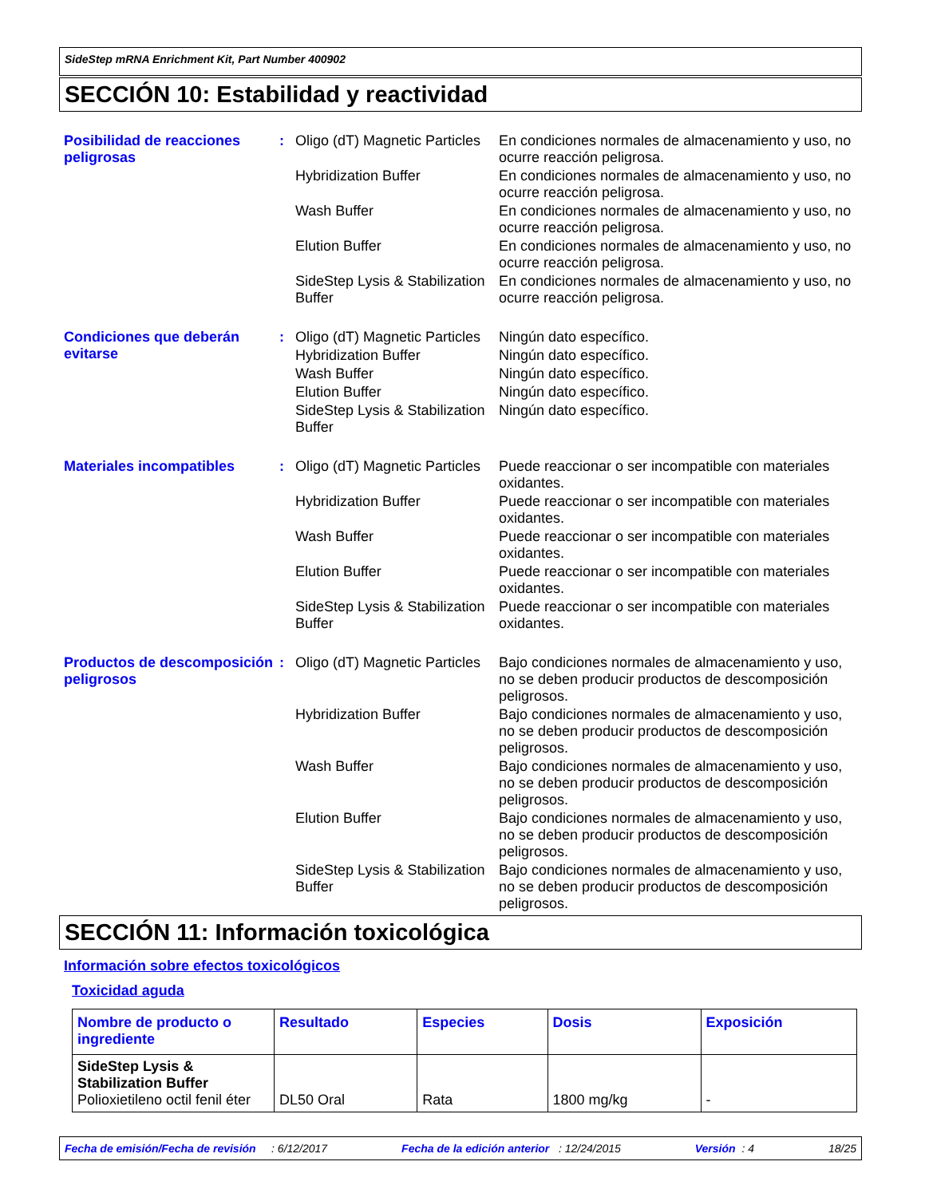SideStep mRNA Enrichment Kit, Part Number 400902
SECCIÓN 10: Estabilidad y reactividad
Posibilidad de reacciones peligrosas
:
Oligo (dT) Magnetic Particles
En condiciones normales de almacenamiento y uso, no ocurre reacción peligrosa.
Hybridization Buffer En condiciones normales de almacenamiento y uso, no ocurre reacción peligrosa.
Wash Buffer En condiciones normales de almacenamiento y uso, no ocurre reacción peligrosa.
Elution Buffer En condiciones normales de almacenamiento y uso, no ocurre reacción peligrosa.
SideStep Lysis & Stabilization Buffer
En condiciones normales de almacenamiento y uso, no ocurre reacción peligrosa.
Condiciones que deberán evitarse
:
Oligo (dT) Magnetic Particles
Ningún dato específico.
Hybridization Buffer Ningún dato específico.
Wash Buffer Ningún dato específico.
Elution Buffer Ningún dato específico.
SideStep Lysis & Stabilization Buffer
Ningún dato específico.
Materiales incompatibles :
Oligo (dT) Magnetic Particles
Puede reaccionar o ser incompatible con materiales oxidantes.
Hybridization Buffer Puede reaccionar o ser incompatible con materiales oxidantes.
Wash Buffer Puede reaccionar o ser incompatible con materiales oxidantes.
Elution Buffer Puede reaccionar o ser incompatible con materiales oxidantes.
SideStep Lysis & Stabilization Buffer
Puede reaccionar o ser incompatible con materiales oxidantes.
Productos de descomposición peligrosos
:
Oligo (dT) Magnetic Particles
Bajo condiciones normales de almacenamiento y uso, no se deben producir productos de descomposición peligrosos.
Hybridization Buffer Bajo condiciones normales de almacenamiento y uso, no se deben producir productos de descomposición peligrosos.
Wash Buffer Bajo condiciones normales de almacenamiento y uso, no se deben producir productos de descomposición peligrosos.
Elution Buffer Bajo condiciones normales de almacenamiento y uso, no se deben producir productos de descomposición peligrosos.
SideStep Lysis & Stabilization Buffer
Bajo condiciones normales de almacenamiento y uso, no se deben producir productos de descomposición peligrosos.
SECCIÓN 11: Información toxicológica
Información sobre efectos toxicológicos
Toxicidad aguda
| Nombre de producto o ingrediente | Resultado | Especies | Dosis | Exposición |
| --- | --- | --- | --- | --- |
| SideStep Lysis & Stabilization Buffer Polioxietileno octil fenil éter | DL50 Oral | Rata | 1800 mg/kg | - |
Fecha de emisión/Fecha de revisión : 6/12/2017 Fecha de la edición anterior : 12/24/2015 Versión : 4 18/25